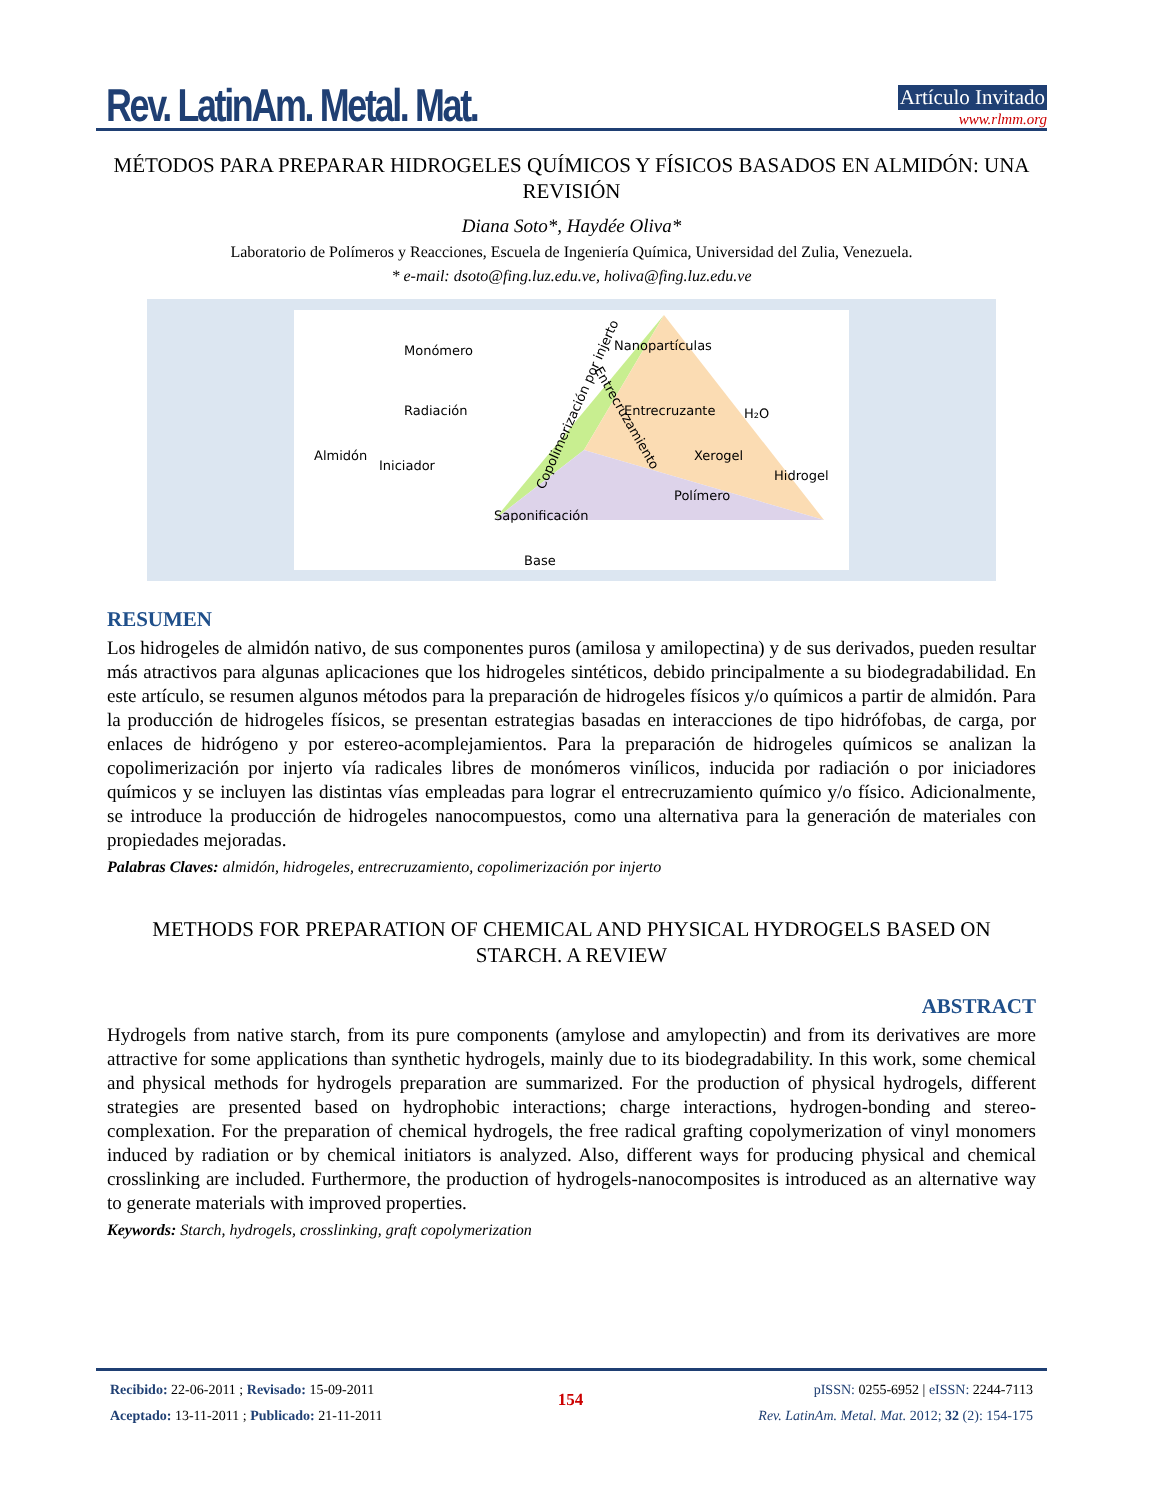Rev. LatinAm. Metal. Mat.
Artículo Invitado
www.rlmm.org
MÉTODOS PARA PREPARAR HIDROGELES QUÍMICOS Y FÍSICOS BASADOS EN ALMIDÓN: UNA REVISIÓN
Diana Soto*, Haydée Oliva*
Laboratorio de Polímeros y Reacciones, Escuela de Ingeniería Química, Universidad del Zulia, Venezuela.
* e-mail: dsoto@fing.luz.edu.ve, holiva@fing.luz.edu.ve
Monómero
Radiación
Almidón
Iniciador
Nanopartículas
Entrecruzante
H₂O
Xerogel
Hidrogel
Polímero
Saponificación
Base
Copolimerización por injerto
Entrecruzamiento
RESUMEN
Los hidrogeles de almidón nativo, de sus componentes puros (amilosa y amilopectina) y de sus derivados, pueden resultar más atractivos para algunas aplicaciones que los hidrogeles sintéticos, debido principalmente a su biodegradabilidad. En este artículo, se resumen algunos métodos para la preparación de hidrogeles físicos y/o químicos a partir de almidón. Para la producción de hidrogeles físicos, se presentan estrategias basadas en interacciones de tipo hidrófobas, de carga, por enlaces de hidrógeno y por estereo-acomplejamientos. Para la preparación de hidrogeles químicos se analizan la copolimerización por injerto vía radicales libres de monómeros vinílicos, inducida por radiación o por iniciadores químicos y se incluyen las distintas vías empleadas para lograr el entrecruzamiento químico y/o físico. Adicionalmente, se introduce la producción de hidrogeles nanocompuestos, como una alternativa para la generación de materiales con propiedades mejoradas.
Palabras Claves: almidón, hidrogeles, entrecruzamiento, copolimerización por injerto
METHODS FOR PREPARATION OF CHEMICAL AND PHYSICAL HYDROGELS BASED ON STARCH. A REVIEW
ABSTRACT
Hydrogels from native starch, from its pure components (amylose and amylopectin) and from its derivatives are more attractive for some applications than synthetic hydrogels, mainly due to its biodegradability. In this work, some chemical and physical methods for hydrogels preparation are summarized. For the production of physical hydrogels, different strategies are presented based on hydrophobic interactions; charge interactions, hydrogen-bonding and stereo-complexation. For the preparation of chemical hydrogels, the free radical grafting copolymerization of vinyl monomers induced by radiation or by chemical initiators is analyzed. Also, different ways for producing physical and chemical crosslinking are included. Furthermore, the production of hydrogels-nanocomposites is introduced as an alternative way to generate materials with improved properties.
Keywords: Starch, hydrogels, crosslinking, graft copolymerization
Recibido: 22-06-2011 ; Revisado: 15-09-2011
Aceptado: 13-11-2011 ; Publicado: 21-11-2011
154
pISSN: 0255-6952 | eISSN: 2244-7113
Rev. LatinAm. Metal. Mat. 2012; 32 (2): 154-175